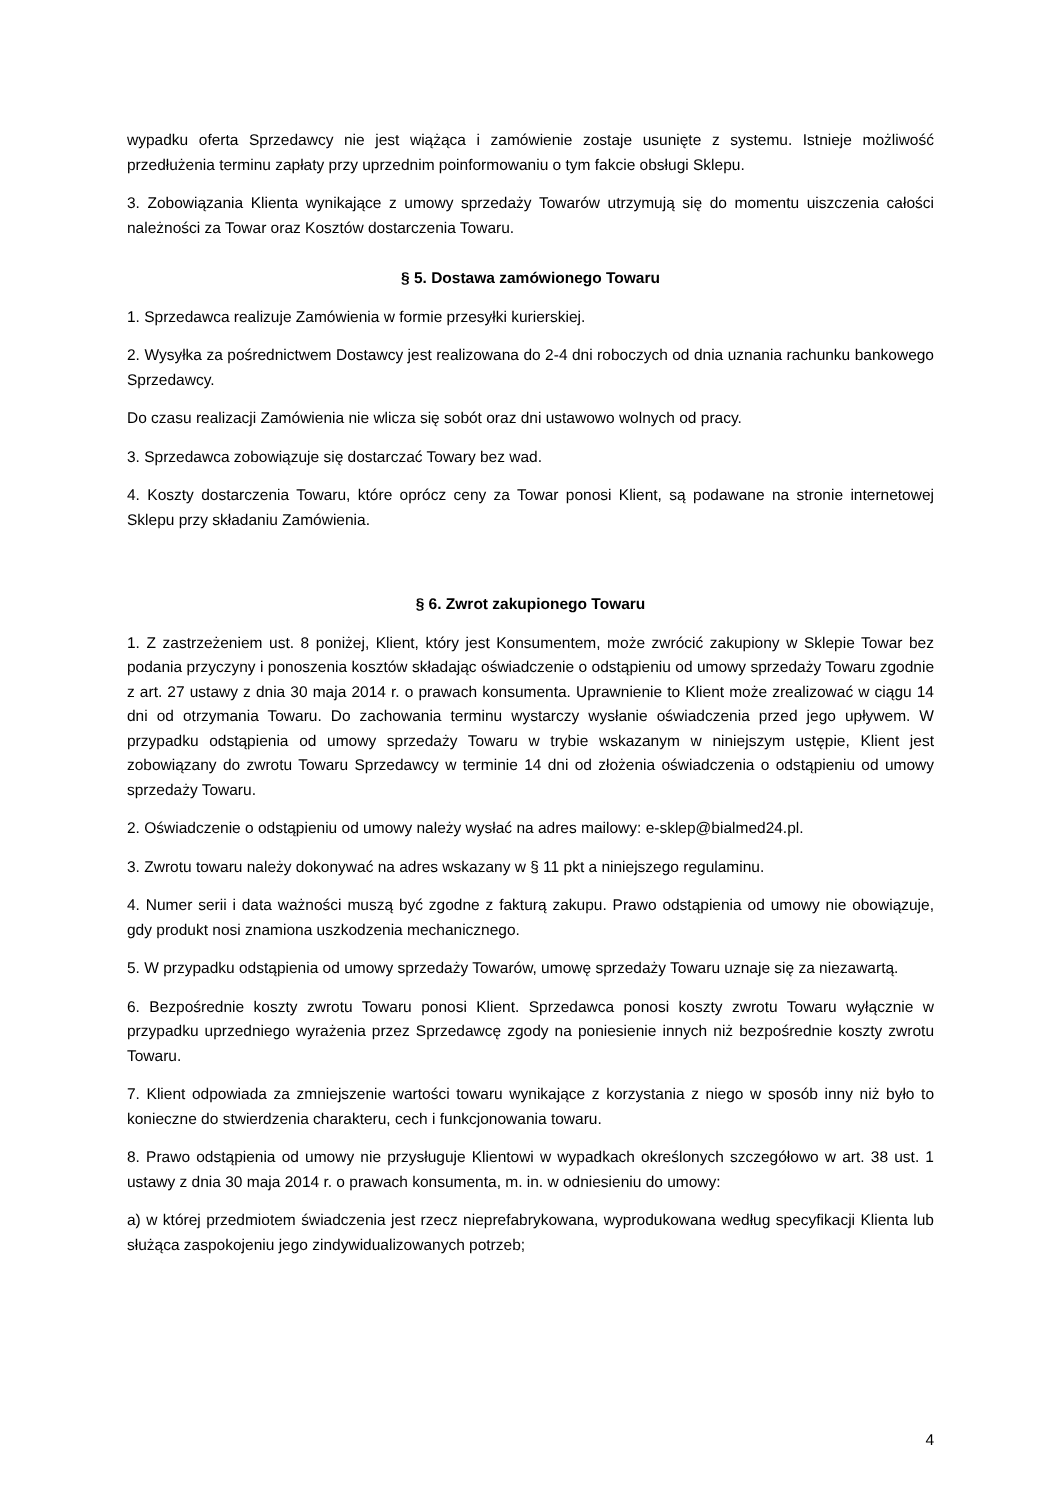wypadku oferta Sprzedawcy nie jest wiążąca i zamówienie zostaje usunięte z systemu. Istnieje możliwość przedłużenia terminu zapłaty przy uprzednim poinformowaniu o tym fakcie obsługi Sklepu.
3. Zobowiązania Klienta wynikające z umowy sprzedaży Towarów utrzymują się do momentu uiszczenia całości należności za Towar oraz Kosztów dostarczenia Towaru.
§ 5. Dostawa zamówionego Towaru
1. Sprzedawca realizuje Zamówienia w formie przesyłki kurierskiej.
2. Wysyłka za pośrednictwem Dostawcy jest realizowana do 2-4 dni roboczych od dnia uznania rachunku bankowego Sprzedawcy.
Do czasu realizacji Zamówienia nie wlicza się sobót oraz dni ustawowo wolnych od pracy.
3. Sprzedawca zobowiązuje się dostarczać Towary bez wad.
4. Koszty dostarczenia Towaru, które oprócz ceny za Towar ponosi Klient, są podawane na stronie internetowej Sklepu przy składaniu Zamówienia.
§ 6. Zwrot zakupionego Towaru
1. Z zastrzeżeniem ust. 8 poniżej, Klient, który jest Konsumentem, może zwrócić zakupiony w Sklepie Towar bez podania przyczyny i ponoszenia kosztów składając oświadczenie o odstąpieniu od umowy sprzedaży Towaru zgodnie z art. 27 ustawy z dnia 30 maja 2014 r. o prawach konsumenta. Uprawnienie to Klient może zrealizować w ciągu 14 dni od otrzymania Towaru. Do zachowania terminu wystarczy wysłanie oświadczenia przed jego upływem. W przypadku odstąpienia od umowy sprzedaży Towaru w trybie wskazanym w niniejszym ustępie, Klient jest zobowiązany do zwrotu Towaru Sprzedawcy w terminie 14 dni od złożenia oświadczenia o odstąpieniu od umowy sprzedaży Towaru.
2. Oświadczenie o odstąpieniu od umowy należy wysłać na adres mailowy: e-sklep@bialmed24.pl.
3. Zwrotu towaru należy dokonywać na adres wskazany w § 11 pkt a niniejszego regulaminu.
4. Numer serii i data ważności muszą być zgodne z fakturą zakupu. Prawo odstąpienia od umowy nie obowiązuje, gdy produkt nosi znamiona uszkodzenia mechanicznego.
5. W przypadku odstąpienia od umowy sprzedaży Towarów, umowę sprzedaży Towaru uznaje się za niezawartą.
6. Bezpośrednie koszty zwrotu Towaru ponosi Klient. Sprzedawca ponosi koszty zwrotu Towaru wyłącznie w przypadku uprzedniego wyrażenia przez Sprzedawcę zgody na poniesienie innych niż bezpośrednie koszty zwrotu Towaru.
7. Klient odpowiada za zmniejszenie wartości towaru wynikające z korzystania z niego w sposób inny niż było to konieczne do stwierdzenia charakteru, cech i funkcjonowania towaru.
8. Prawo odstąpienia od umowy nie przysługuje Klientowi w wypadkach określonych szczegółowo w art. 38 ust. 1 ustawy z dnia 30 maja 2014 r. o prawach konsumenta, m. in. w odniesieniu do umowy:
a) w której przedmiotem świadczenia jest rzecz nieprefabrykowana, wyprodukowana według specyfikacji Klienta lub służąca zaspokojeniu jego zindywidualizowanych potrzeb;
4